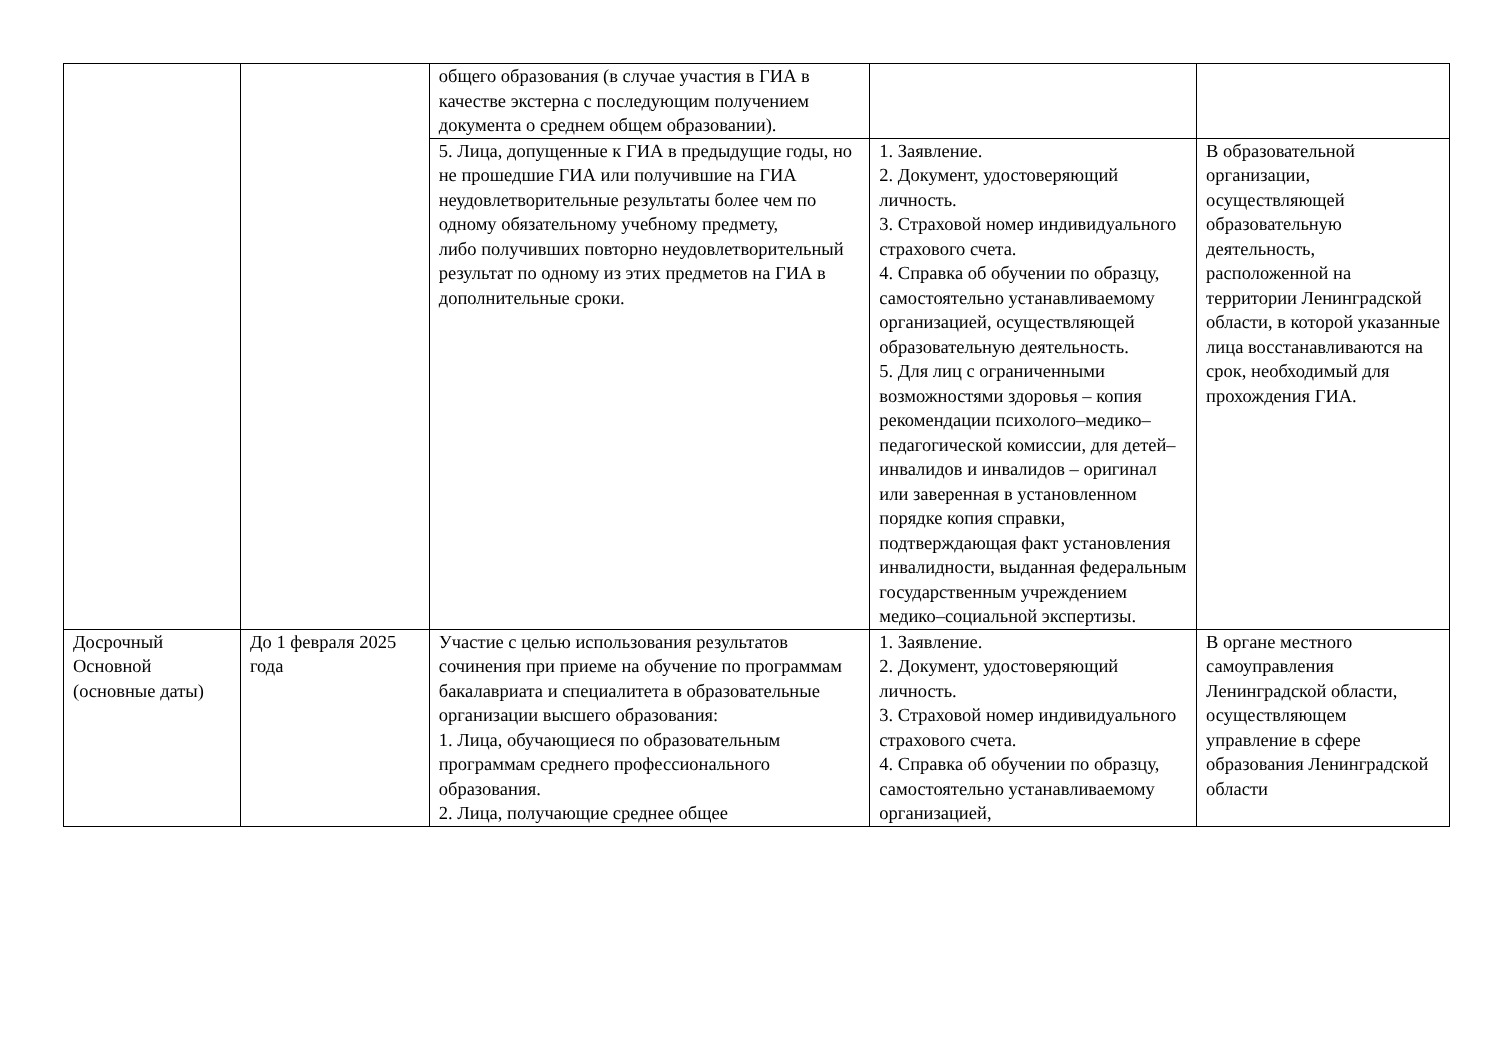| | | общего образования (в случае участия в ГИА в качестве экстерна с последующим получением документа о среднем общем образовании). | | |
| | | 5. Лица, допущенные к ГИА в предыдущие годы, но не прошедшие ГИА или получившие на ГИА неудовлетворительные результаты более чем по одному обязательному учебному предмету, либо получивших повторно неудовлетворительный результат по одному из этих предметов на ГИА в дополнительные сроки. | 1. Заявление. 2. Документ, удостоверяющий личность. 3. Страховой номер индивидуального страхового счета. 4. Справка об обучении по образцу, самостоятельно устанавливаемому организацией, осуществляющей образовательную деятельность. 5. Для лиц с ограниченными возможностями здоровья – копия рекомендации психолого–медико–педагогической комиссии, для детей–инвалидов и инвалидов – оригинал или заверенная в установленном порядке копия справки, подтверждающая факт установления инвалидности, выданная федеральным государственным учреждением медико–социальной экспертизы. | В образовательной организации, осуществляющей образовательную деятельность, расположенной на территории Ленинградской области, в которой указанные лица восстанавливаются на срок, необходимый для прохождения ГИА. |
| Досрочный Основной (основные даты) | До 1 февраля 2025 года | Участие с целью использования результатов сочинения при приеме на обучение по программам бакалавриата и специалитета в образовательные организации высшего образования: 1. Лица, обучающиеся по образовательным программам среднего профессионального образования. 2. Лица, получающие среднее общее | 1. Заявление. 2. Документ, удостоверяющий личность. 3. Страховой номер индивидуального страхового счета. 4. Справка об обучении по образцу, самостоятельно устанавливаемому организацией, | В органе местного самоуправления Ленинградской области, осуществляющем управление в сфере образования Ленинградской области |